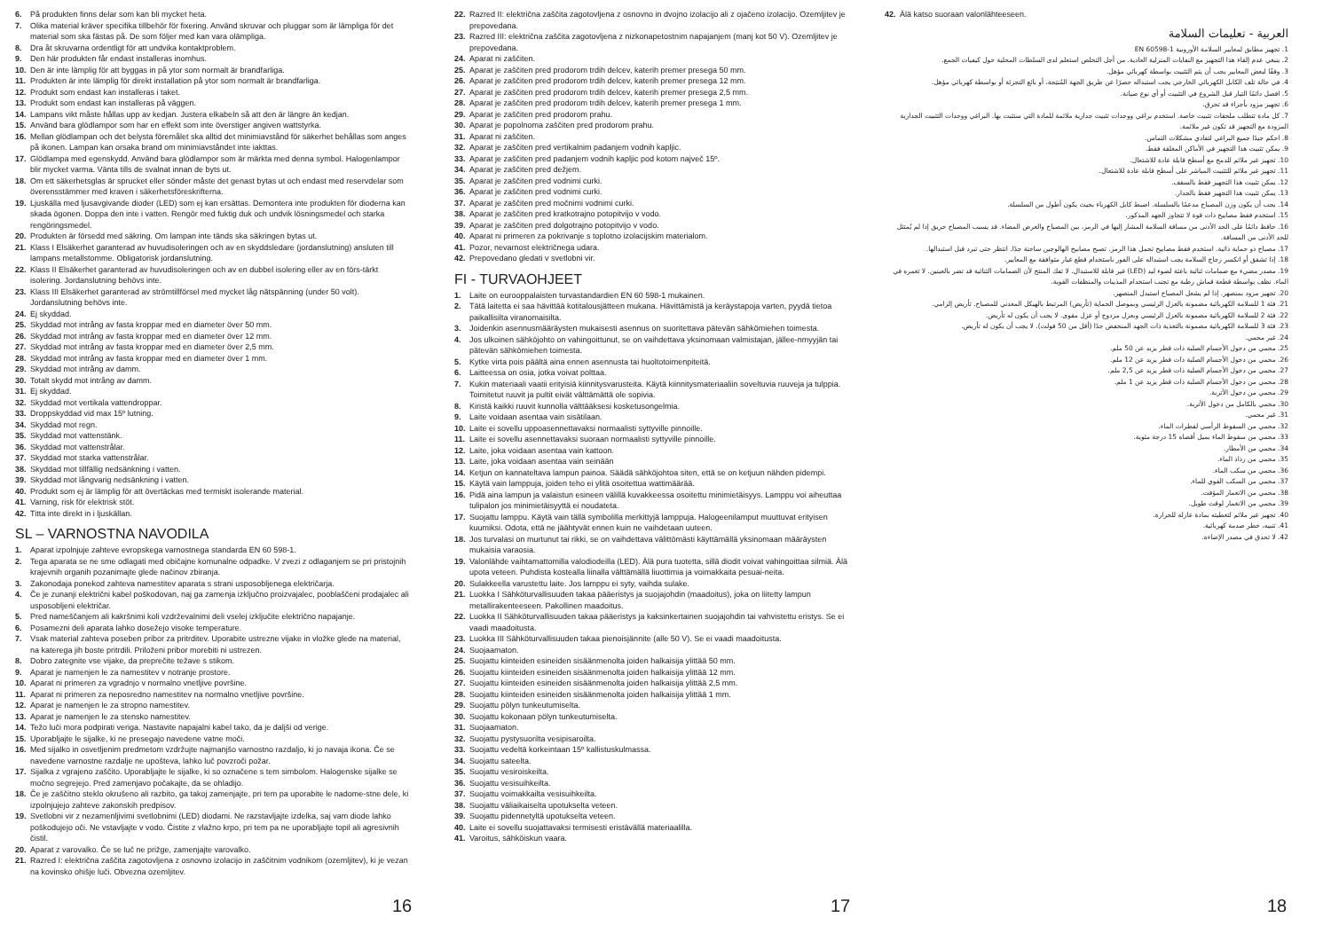6. På produkten finns delar som kan bli mycket heta.
7. Olika material kräver specifika tillbehör för fixering. Använd skruvar och pluggar som är lämpliga för det material som ska fästas på. De som följer med kan vara olämpliga.
8. Dra åt skruvarna ordentligt för att undvika kontaktproblem.
9. Den här produkten får endast installeras inomhus.
10. Den är inte lämplig för att byggas in på ytor som normalt är brandfarliga.
11. Produkten är inte lämplig för direkt installation på ytor som normalt är brandfarliga.
12. Produkt som endast kan installeras i taket.
13. Produkt som endast kan installeras på väggen.
14. Lampans vikt måste hållas upp av kedjan. Justera elkabeln så att den är längre än kedjan.
15. Använd bara glödlampor som har en effekt som inte överstiger angiven wattstyrka.
16. Mellan glödlampan och det belysta föremålet ska alltid det minimiavstånd för säkerhet behållas som anges på ikonen. Lampan kan orsaka brand om minimiavståndet inte iakttas.
17. Glödlampa med egenskydd. Använd bara glödlampor som är märkta med denna symbol. Halogenlampor blir mycket varma. Vänta tills de svalnat innan de byts ut.
18. Om ett säkerhetsglas är sprucket eller sönder måste det genast bytas ut och endast med reservdelar som överensstämmer med kraven i säkerhetsföreskrifterna.
19. Ljuskälla med ljusavgivande dioder (LED) som ej kan ersättas. Demontera inte produkten för dioderna kan skada ögonen. Doppa den inte i vatten. Rengör med fuktig duk och undvik lösningsmedel och starka rengöringsmedel.
20. Produkten är försedd med säkring. Om lampan inte tänds ska säkringen bytas ut.
21. Klass I Elsäkerhet garanterad av huvudisoleringen och av en skyddsledare (jordanslutning) ansluten till lampans metallstomme. Obligatorisk jordanslutning.
22. Klass II Elsäkerhet garanterad av huvudisoleringen och av en dubbel isolering eller av en förs-tärkt isolering. Jordanslutning behövs inte.
23. Klass III Elsäkerhet garanterad av strömtillförsel med mycket låg nätspänning (under 50 volt). Jordanslutning behövs inte.
24. Ej skyddad.
25. Skyddad mot intrång av fasta kroppar med en diameter över 50 mm.
26. Skyddad mot intrång av fasta kroppar med en diameter över 12 mm.
27. Skyddad mot intrång av fasta kroppar med en diameter över 2,5 mm.
28. Skyddad mot intrång av fasta kroppar med en diameter över 1 mm.
29. Skyddad mot intrång av damm.
30. Totalt skydd mot intrång av damm.
31. Ej skyddad.
32. Skyddad mot vertikala vattendroppar.
33. Droppskyddad vid max 15º lutning.
34. Skyddad mot regn.
35. Skyddad mot vattenstänk.
36. Skyddad mot vattenstrålar.
37. Skyddad mot starka vattenstrålar.
38. Skyddad mot tillfällig nedsänkning i vatten.
39. Skyddad mot långvarig nedsänkning i vatten.
40. Produkt som ej är lämplig för att övertäckas med termiskt isolerande material.
41. Varning, risk för elektrisk stöt.
42. Titta inte direkt in i ljuskällan.
SL – VARNOSTNA NAVODILA
1. Aparat izpolnjuje zahteve evropskega varnostnega standarda EN 60 598-1.
2. Tega aparata se ne sme odlagati med običajne komunalne odpadke. V zvezi z odlaganjem se pri pristojnih krajevnih organih pozanimajte glede načinov zbiranja.
3. Zakonodaja ponekod zahteva namestitev aparata s strani usposobljenega električarja.
4. Če je zunanji električni kabel poškodovan, naj ga zamenja izključno proizvajalec, pooblaščeni prodajalec ali usposobljeni električar.
5. Pred nameščanjem ali kakršnimi koli vzdrževalnimi deli vselej izključite električno napajanje.
6. Posamezni deli aparata lahko dosežejo visoke temperature.
7. Vsak material zahteva poseben pribor za pritrditev. Uporabite ustrezne vijake in vložke glede na material, na katerega jih boste pritrdili. Priloženi pribor morebiti ni ustrezen.
8. Dobro zategnite vse vijake, da preprečite težave s stikom.
9. Aparat je namenjen le za namestitev v notranje prostore.
10. Aparat ni primeren za vgradnjo v normalno vnetljive površine.
11. Aparat ni primeren za neposredno namestitev na normalno vnetljive površine.
12. Aparat je namenjen le za stropno namestitev.
13. Aparat je namenjen le za stensko namestitev.
14. Težo luči mora podpirati veriga. Nastavite napajalni kabel tako, da je daljši od verige.
15. Uporabljajte le sijalke, ki ne presegajo navedene vatne moči.
16. Med sijalko in osvetljenim predmetom vzdržujte najmanjšo varnostno razdaljo, ki jo navaja ikona. Če se navedene varnostne razdalje ne upošteva, lahko luč povzroči požar.
17. Sijalka z vgrajeno zaščito. Uporabljajte le sijalke, ki so označene s tem simbolom. Halogenske sijalke se močno segrejejo. Pred zamenjavo počakajte, da se ohladijo.
18. Če je zaščitno steklo okrušeno ali razbito, ga takoj zamenjajte, pri tem pa uporabite le nadome-stne dele, ki izpolnjujejo zahteve zakonskih predpisov.
19. Svetlobni vir z nezamenljivimi svetlobnimi (LED) diodami. Ne razstavljajte izdelka, saj vam diode lahko poškodujejo oči. Ne vstavljajte v vodo. Čistite z vlažno krpo, pri tem pa ne uporabljajte topil ali agresivnih čistil.
20. Aparat z varovalko. Če se luč ne prižge, zamenjajte varovalko.
21. Razred I: električna zaščita zagotovljena z osnovno izolacijo in zaščitnim vodnikom (ozemljitev), ki je vezan na kovinsko ohišje luči. Obvezna ozemljitev.
22. Razred II: električna zaščita zagotovljena z osnovno in dvojno izolacijo ali z ojačeno izolacijo. Ozemljitev je prepovedana.
23. Razred III: električna zaščita zagotovljena z nizkonapetostnim napajanjem (manj kot 50 V). Ozemljitev je prepovedana.
24. Aparat ni zaščiten.
25. Aparat je zaščiten pred prodorom trdih delcev, katerih premer presega 50 mm.
26. Aparat je zaščiten pred prodorom trdih delcev, katerih premer presega 12 mm.
27. Aparat je zaščiten pred prodorom trdih delcev, katerih premer presega 2,5 mm.
28. Aparat je zaščiten pred prodorom trdih delcev, katerih premer presega 1 mm.
29. Aparat je zaščiten pred prodorom prahu.
30. Aparat je popolnoma zaščiten pred prodorom prahu.
31. Aparat ni zaščiten.
32. Aparat je zaščiten pred vertikalnim padanjem vodnih kapljic.
33. Aparat je zaščiten pred padanjem vodnih kapljic pod kotom največ 15º.
34. Aparat je zaščiten pred dežjem.
35. Aparat je zaščiten pred vodnimi curki.
36. Aparat je zaščiten pred vodnimi curki.
37. Aparat je zaščiten pred močnimi vodnimi curki.
38. Aparat je zaščiten pred kratkotrajno potopitvijo v vodo.
39. Aparat je zaščiten pred dolgotrajno potopitvijo v vodo.
40. Aparat ni primeren za pokrivanje s toplotno izolacijskim materialom.
41. Pozor, nevarnost električnega udara.
42. Prepovedano gledati v svetlobni vir.
FI - TURVAOHJEET
1. Laite on eurooppalaisten turvastandardien EN 60 598-1 mukainen.
2. Tätä laitetta ei saa hävittää kotitalousjätteen mukana. Hävittämistä ja keräystapoja varten, pyydä tietoa paikallisilta viranomaisilta.
3. Joidenkin asennusmääräysten mukaisesti asennus on suoritettava pätevän sähkömiehen toimesta.
4. Jos ulkoinen sähköjohto on vahingoittunut, se on vaihdettava yksinomaan valmistajan, jällee-nmyyjän tai pätevän sähkömiehen toimesta.
5. Kytke virta pois päältä aina ennen asennusta tai huoltotoimenpiteitä.
6. Laitteessa on osia, jotka voivat polttaa.
7. Kukin materiaali vaatii erityisiä kiinnitysvarusteita. Käytä kiinnitysmateriaaliin soveltuvia ruuveja ja tulppia. Toimitetut ruuvit ja pultit eivät välttämättä ole sopivia.
8. Kiristä kaikki ruuvit kunnolla välttääksesi kosketusongelmia.
9. Laite voidaan asentaa vain sisätilaan.
10. Laite ei sovellu uppoasennettavaksi normaalisti syttyville pinnoille.
11. Laite ei sovellu asennettavaksi suoraan normaalisti syttyville pinnoille.
12. Laite, joka voidaan asentaa vain kattoon.
13. Laite, joka voidaan asentaa vain seinään
14. Ketjun on kannateltava lampun painoa. Säädä sähköjohtoa siten, että se on ketjuun nähden pidempi.
15. Käytä vain lamppuja, joiden teho ei ylitä osoitettua wattimäärää.
16. Pidä aina lampun ja valaistun esineen välillä kuvakkeessa osoitettu minimietäisyys. Lamppu voi aiheuttaa tulipalon jos minimietäisyyttä ei noudateta.
17. Suojattu lamppu. Käytä vain tällä symbolilla merkittyjä lamppuja. Halogeenilamput muuttuvat erityisen kuumiksi. Odota, että ne jäähtyvät ennen kuin ne vaihdetaan uuteen.
18. Jos turvalasi on murtunut tai rikki, se on vaihdettava välittömästi käyttämällä yksinomaan määräysten mukaisia varaosia.
19. Valonlähde vaihtamattomilla valodiodeilla (LED). Älä pura tuotetta, sillä diodit voivat vahingoittaa silmiä. Älä upota veteen. Puhdista kostealla liinalla välttämällä liuottimia ja voimakkaita pesuai-neita.
20. Sulakkeella varustettu laite. Jos lamppu ei syty, vaihda sulake.
21. Luokka I Sähköturvallisuuden takaa pääeristys ja suojajohdin (maadoitus), joka on liitetty lampun metallirakenteeseen. Pakollinen maadoitus.
22. Luokka II Sähköturvallisuuden takaa pääeristys ja kaksinkertainen suojajohdin tai vahvistettu eristys. Se ei vaadi maadoitusta.
23. Luokka III Sähköturvallisuuden takaa pienoisjännite (alle 50 V). Se ei vaadi maadoitusta.
24. Suojaamaton.
25. Suojattu kiinteiden esineiden sisäänmenolta joiden halkaisija ylittää 50 mm.
26. Suojattu kiinteiden esineiden sisäänmenolta joiden halkaisija ylittää 12 mm.
27. Suojattu kiinteiden esineiden sisäänmenolta joiden halkaisija ylittää 2,5 mm.
28. Suojattu kiinteiden esineiden sisäänmenolta joiden halkaisija ylittää 1 mm.
29. Suojattu pölyn tunkeutumiselta.
30. Suojattu kokonaan pölyn tunkeutumiselta.
31. Suojaamaton.
32. Suojattu pystysuorilta vesipisaroilta.
33. Suojattu vedeltä korkeintaan 15º kallistuskulmassa.
34. Suojattu sateelta.
35. Suojattu vesiroiskeilta.
36. Suojattu vesisuihkeilta.
37. Suojattu voimakkailta vesisuihkeilta.
38. Suojattu väliaikaiselta upotukselta veteen.
39. Suojattu pidennetyltä upotukselta veteen.
40. Laite ei sovellu suojattavaksi termisesti eristävällä materiaalilla.
41. Varoitus, sähköiskun vaara.
42. Älä katso suoraan valonlähteeseen.
العربية - تعليمات السلامة
1. تجهيز مطابق لمعايير السلامة الأوروبية EN 60598-1
2. ينبغي عدم إلقاء هذا التجهيز مع النفايات المنزلية العادية. من أجل التخلص استعلم لدى السلطات المحلية حول كيفيات الجمع.
3. وفقًا لبعض المعايير يجب أن يتم التثبيت بواسطة كهربائي مؤهل.
4. في حالة تلف الكابل الكهربائي الخارجي يجب استبداله حصرًا عن طريق الجهة المُنتِجة، أو بائع التجزئة أو بواسطة كهربائي مؤهل.
5. افصل دائمًا التيار قبل الشروع في التثبيت أو أي نوع صيانة.
6. تجهيز مزود بأجزاء قد تحرق.
7. كل مادة تتطلب ملحقات تثبيت خاصة. استخدم براغي ووحدات تثبيت جدارية ملائمة للمادة التي ستثبت بها. البراغي ووحدات التثبيت الجدارية المزودة مع التجهيز قد تكون غير ملائمة.
8. احكم جيدًا جميع البراغي لتفادي مشكلات التماس.
9. يمكن تثبيت هذا التجهيز في الأماكن المغلقة فقط.
10. تجهيز غير ملائم للدمج مع أسطح قابلة عادة للاشتعال.
11. تجهيز غير ملائم للتثبيت المباشر على أسطح قابلة عادة للاشتعال.
12. يمكن تثبيت هذا التجهيز فقط بالسقف.
13. يمكن تثبيت هذا التجهيز فقط بالجدار.
14. يجب أن يكون وزن المصباح مدعمًا بالسلسلة. اضبط كابل الكهرباء بحيث يكون أطول من السلسلة.
15. استخدم فقط مصابيح ذات قوة لا تتجاوز الجهد المذكور.
16. حافظ دائمًا على الحد الأدنى من مسافة السلامة المشار إليها في الرمز، بين المصباح والغرض المضاء. قد يسبب المصباح حريق إذا لم يُمتثل للحد الأدنى من المسافة.
17. مصباح ذو حماية ذاتية. استخدم فقط مصابيح تحمل هذا الرمز. تصبح مصابيح الهالوجين ساخنة جدًا. انتظر حتى تبرد قبل استبدالها.
18. إذا تشقق أو انكسر زجاج السلامة يجب استبداله على الفور باستخدام قطع غيار متوافقة مع المعايير.
19. مصدر مضيء مع صمامات ثنائية باعثة لضوء ليد (LED) غير قابلة للاستبدال. لا تفك المنتج لأن الصمامات الثنائية قد تضر بالعينين. لا تغمره في الماء. نظف بواسطة قطعة قماش رطبة مع تجنب استخدام المذيبات والمنظفات القوية.
20. تجهيز مزود بمنصهر. إذا لم يشعل المصباح استبدل المنصهر.
21. فئة 1 للسلامة الكهربائية مضمونة بالعزل الرئيسي وبموصل الحماية (تأريض) المرتبط بالهيكل المعدني للمصباح. تأريض إلزامي.
22. فئة 2 للسلامة الكهربائية مضمونة بالعزل الرئيسي وبعزل مزدوج أو عزل مقوى. لا يجب أن يكون له تأريض.
23. فئة 3 للسلامة الكهربائية مضمونة بالتغذية ذات الجهد المنخفض جدًا (أقل من 50 فولت). لا يجب أن يكون له تأريض.
24. غير محمي.
25. محمي من دخول الأجسام الصلبة ذات قطر يزيد عن 50 ملم.
26. محمي من دخول الأجسام الصلبة ذات قطر يزيد عن 12 ملم.
27. محمي من دخول الأجسام الصلبة ذات قطر يزيد عن 2,5 ملم.
28. محمي من دخول الأجسام الصلبة ذات قطر يزيد عن 1 ملم.
29. محمي من دخول الأتربة.
30. محمي بالكامل من دخول الأتربة.
31. غير محمي.
32. محمي من السقوط الرأسي لقطرات الماء.
33. محمي من سقوط الماء بميل أقصاه 15 درجة مئوية.
34. محمي من الأمطار.
35. محمي من رذاذ الماء.
36. محمي من سكب الماء.
37. محمي من السكب القوي للماء.
38. محمي من الانغمار المؤقت.
39. محمي من الانغمار لوقت طويل.
40. تجهيز غير ملائم لتغطيته بمادة عازلة للحرارة.
41. تنبيه، خطر صدمة كهربائية.
42. لا تحدق في مصدر الإضاءة.
16 17 18